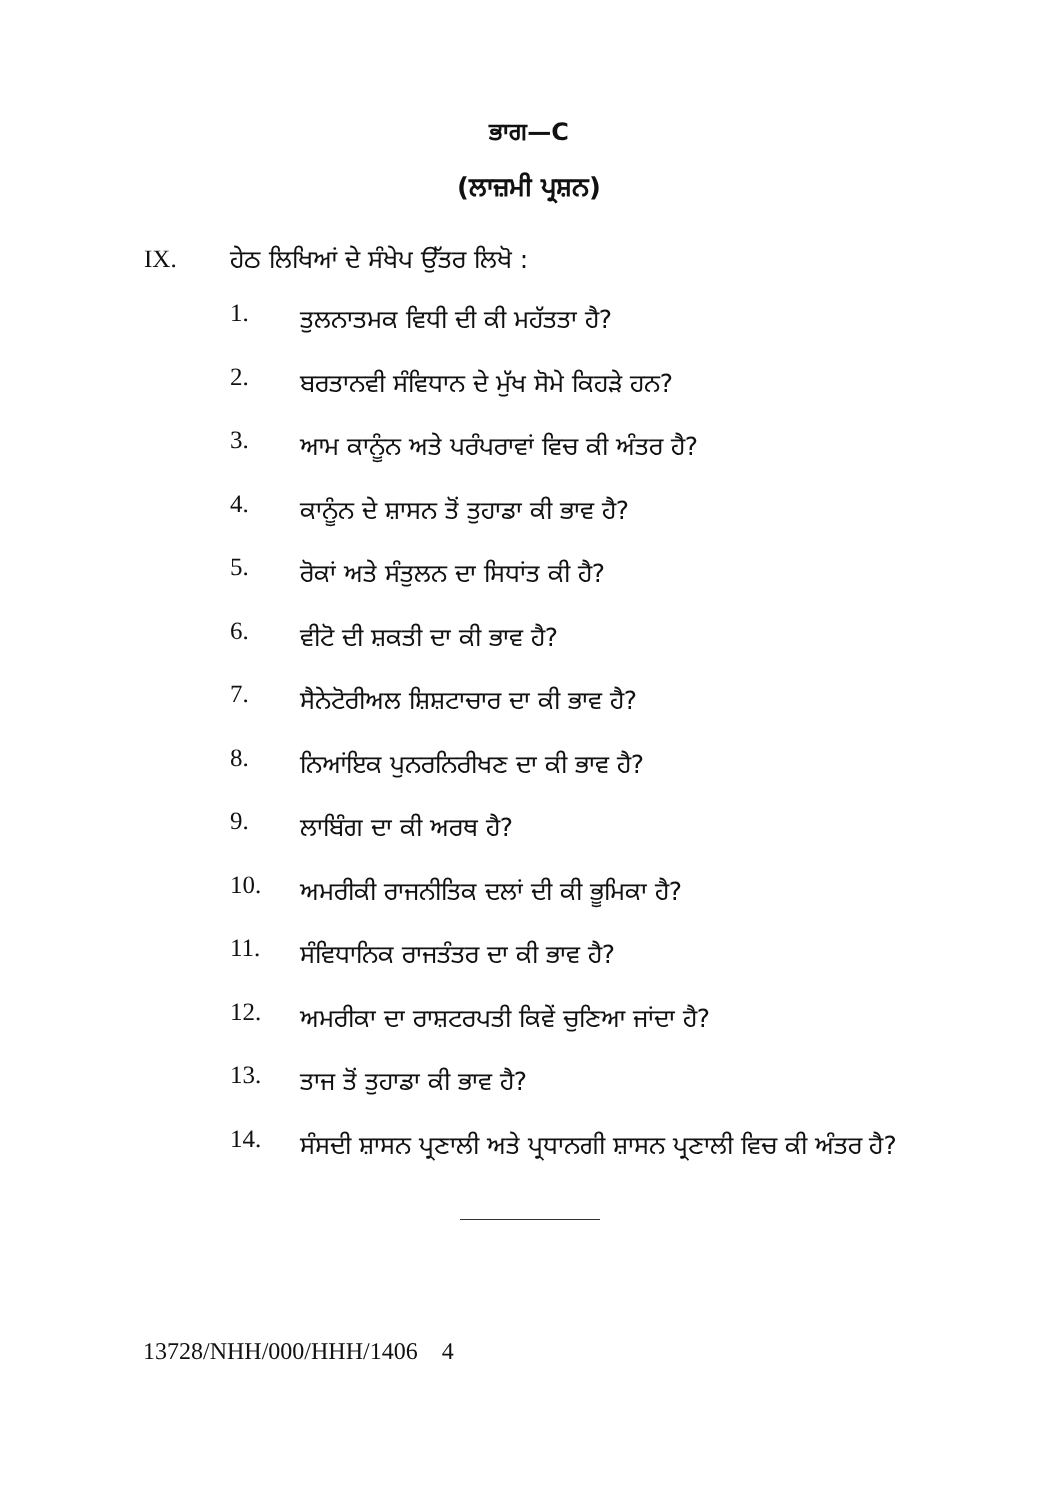ਭਾਗ—C
(ਲਾਜ਼ਮੀ ਪ੍ਰਸ਼ਨ)
IX. ਹੇਠ ਲਿਖਿਆਂ ਦੇ ਸੰਖੇਪ ਉੱਤਰ ਲਿਖੋ :
1. ਤੁਲਨਾਤਮਕ ਵਿਧੀ ਦੀ ਕੀ ਮਹੱਤਤਾ ਹੈ?
2. ਬਰਤਾਨਵੀ ਸੰਵਿਧਾਨ ਦੇ ਮੁੱਖ ਸੋਮੇ ਕਿਹੜੇ ਹਨ?
3. ਆਮ ਕਾਨੂੰਨ ਅਤੇ ਪਰੰਪਰਾਵਾਂ ਵਿਚ ਕੀ ਅੰਤਰ ਹੈ?
4. ਕਾਨੂੰਨ ਦੇ ਸ਼ਾਸਨ ਤੋਂ ਤੁਹਾਡਾ ਕੀ ਭਾਵ ਹੈ?
5. ਰੋਕਾਂ ਅਤੇ ਸੰਤੁਲਨ ਦਾ ਸਿਧਾਂਤ ਕੀ ਹੈ?
6. ਵੀਟੋ ਦੀ ਸ਼ਕਤੀ ਦਾ ਕੀ ਭਾਵ ਹੈ?
7. ਸੈਨੇਟੋਰੀਅਲ ਸ਼ਿਸ਼ਟਾਚਾਰ ਦਾ ਕੀ ਭਾਵ ਹੈ?
8. ਨਿਆਂਇਕ ਪੁਨਰਨਿਰੀਖਣ ਦਾ ਕੀ ਭਾਵ ਹੈ?
9. ਲਾਬਿੰਗ ਦਾ ਕੀ ਅਰਥ ਹੈ?
10. ਅਮਰੀਕੀ ਰਾਜਨੀਤਿਕ ਦਲਾਂ ਦੀ ਕੀ ਭੂਮਿਕਾ ਹੈ?
11. ਸੰਵਿਧਾਨਿਕ ਰਾਜਤੰਤਰ ਦਾ ਕੀ ਭਾਵ ਹੈ?
12. ਅਮਰੀਕਾ ਦਾ ਰਾਸ਼ਟਰਪਤੀ ਕਿਵੇਂ ਚੁਣਿਆ ਜਾਂਦਾ ਹੈ?
13. ਤਾਜ ਤੋਂ ਤੁਹਾਡਾ ਕੀ ਭਾਵ ਹੈ?
14. ਸੰਸਦੀ ਸ਼ਾਸਨ ਪ੍ਰਣਾਲੀ ਅਤੇ ਪ੍ਰਧਾਨਗੀ ਸ਼ਾਸਨ ਪ੍ਰਣਾਲੀ ਵਿਚ ਕੀ ਅੰਤਰ ਹੈ?
13728/NHH/000/HHH/1406 4